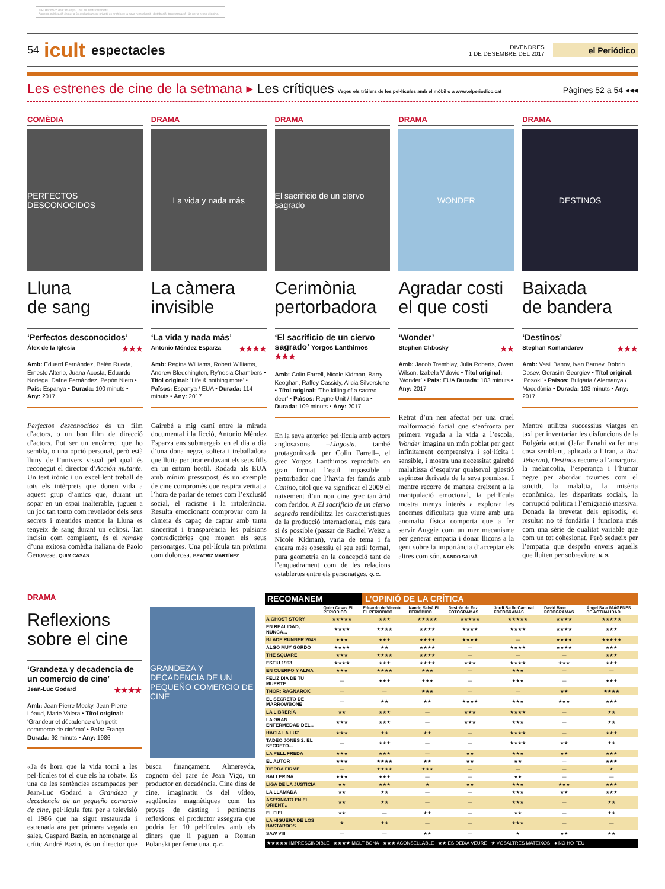© El Periódico de Catalunya. Tots els drets reservats.
Aquesta publicació és per a ús exclusivament privat i es prohibeix la seva reproducció, distribució, transformació i ús per a press-clipping.
54 icult espectacles DIVENDRES
1 DE DESEMBRE DEL 2017 el Periódico
Les estrenes de cine de la setmana ▸ Les crítiques Vegeu els tràilers de les pel·lícules amb el mòbil o a www.elperiodico.cat Pàgines 52 a 54 ◂◂◂
COMÈDIA
PERFECTOS DESCONOCIDOS
Lluna
de sang
‘Perfectos desconocidos’
Álex de la Iglesia ★★★
Amb: Eduard Fernández, Belén Rueda, Ernesto Alterio, Juana Acosta, Eduardo Noriega, Dafne Fernández, Pepón Nieto • País: Espanya • Durada: 100 minuts • Any: 2017
Perfectos desconocidos és un film d’actors, o un bon film de direcció d’actors. Pot ser un encàrrec, que ho sembla, o una opció personal, però està lluny de l’univers visual pel qual és reconegut el director d’Acción mutante. Un text irònic i un excel·lent treball de tots els intèrprets que donen vida a aquest grup d’amics que, durant un sopar en un espai inalterable, juguen a un joc tan tonto com revelador dels seus secrets i mentides mentre la Lluna es tenyeix de sang durant un eclipsi. Tan incisiu com complaent, és el remake d’una exitosa comèdia italiana de Paolo Genovese. QUIM CASAS
DRAMA
La vida y nada más
La càmera
invisible
‘La vida y nada más’
Antonio Méndez Esparza ★★★★
Amb: Regina Williams, Robert Williams, Andrew Bleechington, Ry’nesia Chambers • Títol original: ‘Life & nothing more’ • Països: Espanya / EUA • Durada: 114 minuts • Any: 2017
Gairebé a mig camí entre la mirada documental i la ficció, Antonio Méndez Esparza ens submergeix en el dia a dia d’una dona negra, soltera i treballadora que lluita per tirar endavant els seus fills en un entorn hostil. Rodada als EUA amb mínim pressupost, és un exemple de cine compromès que respira veritat a l’hora de parlar de temes com l’exclusió social, el racisme i la intolerància. Resulta emocionant comprovar com la càmera és capaç de captar amb tanta sinceritat i transparència les pulsions contradictòries que mouen els seus personatges. Una pel·lícula tan pròxima com dolorosa. BEATRIZ MARTÍNEZ
DRAMA
El sacrificio de un ciervo sagrado
Cerimònia
pertorbadora
‘El sacrificio de un ciervo sagrado’ Yorgos Lanthimos ★★★
Amb: Colin Farrell, Nicole Kidman, Barry Keoghan, Raffey Cassidy, Alicia Silverstone • Títol original: ‘The killing of a sacred deer’ • Països: Regne Unit / Irlanda • Durada: 109 minuts • Any: 2017
En la seva anterior pel·lícula amb actors anglosaxons –Llagosta, també protagonitzada per Colin Farrell–, el grec Yorgos Lanthimos reproduïa en gran format l’estil impassible i pertorbador que l’havia fet famós amb Canino, títol que va significar el 2009 el naixement d’un nou cine grec tan àrid com feridor. A El sacrificio de un ciervo sagrado rendibilitza les característiques de la producció internacional, més cara si és possible (passar de Rachel Weisz a Nicole Kidman), varia de tema i fa encara més obsessiu el seu estil formal, pura geometria en la concepció tant de l’enquadrament com de les relacions establertes entre els personatges. Q. C.
DRAMA
WONDER
Agradar costi
el que costi
‘Wonder’
Stephen Chbosky ★★
Amb: Jacob Tremblay, Julia Roberts, Owen Wilson, Izabela Vidovic • Títol original: ‘Wonder’ • País: EUA Durada: 103 minuts • Any: 2017
Retrat d’un nen afectat per una cruel malformació facial que s’enfronta per primera vegada a la vida a l’escola, Wonder imagina un món poblat per gent infinitament comprensiva i sol·lícita i sensible, i mostra una necessitat gairebé malaltissa d’esquivar qualsevol qüestió espinosa derivada de la seva premissa. I mentre recorre de manera creixent a la manipulació emocional, la pel·lícula mostra menys interès a explorar les enormes dificultats que viure amb una anomalia física comporta que a fer servir Auggie com un mer mecanisme per generar empatia i donar lliçons a la gent sobre la importància d’acceptar els altres com són. NANDO SALVÀ
DRAMA
DESTINOS
Baixada
de bandera
‘Destinos’
Stephan Komandarev ★★★
Amb: Vasil Banov, Ivan Barnev, Dobrin Dosev, Gerasim Georgiev • Títol original: ‘Posoki’ • Països: Bulgària / Alemanya / Macedònia • Durada: 103 minuts • Any: 2017
Mentre utilitza successius viatges en taxi per inventariar les disfuncions de la Bulgària actual (Jafar Panahi va fer una cosa semblant, aplicada a l’Iran, a Taxi Teheran), Destinos recorre a l’amargura, la melancolia, l’esperança i l’humor negre per abordar traumes com el suïcidi, la malaltia, la misèria econòmica, les disparitats socials, la corrupció política i l’emigració massiva. Donada la brevetat dels episodis, el resultat no té fondària i funciona més com una sèrie de qualitat variable que com un tot cohesionat. Però sedueix per l’empatia que desprèn envers aquells que lluiten per sobreviure. N. S.
DRAMA
Reflexions
sobre el cine
‘Grandeza y decadencia de un comercio de cine’
Jean-Luc Godard ★★★★
Amb: Jean-Pierre Mocky, Jean-Pierre Léaud, Marie Valera • Títol original: ‘Grandeur et décadence d’un petit commerce de cinéma’ • País: França Durada: 92 minuts • Any: 1986
GRANDEZA Y DECADENCIA DE UN PEQUEÑO COMERCIO DE CINE
«Ja és hora que la vida torni a les pel·lícules tot el que els ha robat». És una de les sentències escampades per Jean-Luc Godard a Grandeza y decadencia de un pequeño comercio de cine, pel·lícula feta per a televisió el 1986 que ha sigut restaurada i estrenada ara per primera vegada en sales. Gaspard Bazin, en homenatge al crític André Bazin, és un director que busca finançament. Almereyda, cognom del pare de Jean Vigo, un productor en decadència. Cine dins de cine, imaginatiu ús del vídeo, seqüències magnètiques com les proves de càsting i pertinents reflexions: el productor assegura que podria fer 10 pel·lícules amb els diners que li paguen a Roman Polanski per ferne una. Q. C.
RECOMANEM L’OPINIÓ DE LA CRÍTICA
| | Quim Casas EL PERIÓDICO | Eduardo de Vicente EL PERIÓDICO | Nando Salvà EL PERIÓDICO | Desirée de Fez FOTOGRAMAS | Jordi Batlle Caminal FOTOGRAMAS | David Broc FOTOGRAMAS | Ángel Sala IMÁGENES DE ACTUALIDAD |
| --- | --- | --- | --- | --- | --- | --- | --- |
| A GHOST STORY | ★★★★★ | ★★★ | ★★★★★ | ★★★★★ | ★★★★★ | ★★★★ | ★★★★★ |
| EN REALIDAD, NUNCA... | ★★★★ | ★★★★ | ★★★★ | ★★★★ | ★★★★ | ★★★★ | ★★★ |
| BLADE RUNNER 2049 | ★★★ | ★★★ | ★★★★ | ★★★★ | — | ★★★★ | ★★★★★ |
| ALGO MUY GORDO | ★★★★ | ★★ | ★★★★ | — | ★★★★ | ★★★★ | ★★★ |
| THE SQUARE | ★★★ | ★★★★ | ★★★★ | — | — | — | ★★★ |
| ESTIU 1993 | ★★★★ | ★★★ | ★★★★ | ★★★ | ★★★★ | ★★★ | ★★★ |
| EN CUERPO Y ALMA | ★★★ | ★★★★ | ★★★ | — | ★★★ | — | — |
| FELIZ DÍA DE TU MUERTE | — | ★★★ | ★★★ | — | ★★★ | — | ★★★ |
| THOR: RAGNAROK | — | — | ★★★ | — | — | ★★ | ★★★★ |
| EL SECRETO DE MARROWBONE | — | ★★ | ★★ | ★★★★ | ★★★ | ★★★ | ★★★ |
| LA LIBRERÍA | ★★ | ★★★ | — | ★★★ | ★★★★ | — | ★★ |
| LA GRAN ENFERMEDAD DEL... | ★★★ | ★★★ | — | ★★★ | ★★★ | — | ★★ |
| HACIA LA LUZ | ★★★ | ★★ | ★★ | — | ★★★★ | — | ★★★ |
| TADEO JONES 2: EL SECRETO... | — | ★★★ | — | — | ★★★★ | ★★ | ★★ |
| LA PELL FREDA | ★★★ | ★★★ | — | ★★ | ★★★ | ★★ | ★★★ |
| EL AUTOR | ★★★ | ★★★★ | ★★ | ★★ | ★★ | — | ★★★ |
| TIERRA FIRME | — | ★★★★ | ★★★ | — | — | — | ★ |
| BALLERINA | ★★★ | ★★★ | — | — | ★★ | — | — |
| LIGA DE LA JUSTICIA | ★★ | ★★★ | ★ | ★★ | ★★★ | ★★★ | ★★★ |
| LA LLAMADA | ★★ | ★★ | — | — | ★★★ | ★★ | ★★★ |
| ASESINATO EN EL ORIENT... | ★★ | ★★ | — | — | ★★★ | — | ★★ |
| EL FIEL | ★★ | — | ★★ | — | ★★ | — | ★★ |
| LA HIGUERA DE LOS BASTARDOS | ★ | ★★ | — | — | ★★★ | — | — |
| SAW VIII | — | — | ★★ | — | ★ | ★★ | ★★ |
★★★★★ IMPRESCINDIBLE ★★★★ MOLT BONA ★★★ ACONSELLABLE ★★ ES DEIXA VEURE ★ VOSALTRES MATEIXOS ● NO HO FEU